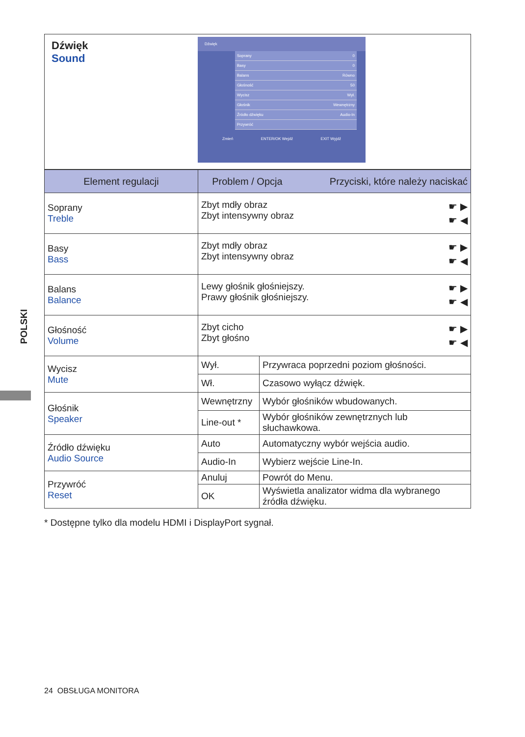POLSKI
| Dźwięk Sound Dźwięk Soprany 0 Basy 0 Balans Równo Głośność 50 Wycisz Wył. Głośnik Wewnętrzny Źródło dźwięku Audio-In Przywróć Zmień ENTER/OK Wejdź EXIT Wyjdź |
| Element regulacji | Problem / Opcja Przyciski, które należy naciskać | |
| --- | --- | --- |
| Soprany Treble | ☛ ▶ ☛ ◀ Zbyt mdły obraz Zbyt intensywny obraz | |
| Basy Bass | ☛ ▶ ☛ ◀ Zbyt mdły obraz Zbyt intensywny obraz | |
| Balans Balance | ☛ ▶ ☛ ◀ Lewy głośnik głośniejszy. Prawy głośnik głośniejszy. | |
| Głośność Volume | ☛ ▶ ☛ ◀ Zbyt cicho Zbyt głośno | |
| Wycisz Mute | Wył. | Przywraca poprzedni poziom głośności. |
| | Wł. | Czasowo wyłącz dźwięk. |
| Głośnik Speaker | Wewnętrzny | Wybór głośników wbudowanych. |
| | Line-out * | Wybór głośników zewnętrznych lub słuchawkowa. |
| Źródło dźwięku Audio Source | Auto | Automatyczny wybór wejścia audio. |
| | Audio-In | Wybierz wejście Line-In. |
| Przywróć Reset | Anuluj | Powrót do Menu. |
| | OK | Wyświetla analizator widma dla wybranego źródła dźwięku. |
* Dostępne tylko dla modelu HDMI i DisplayPort sygnał.
24 OBSŁUGA MONITORA